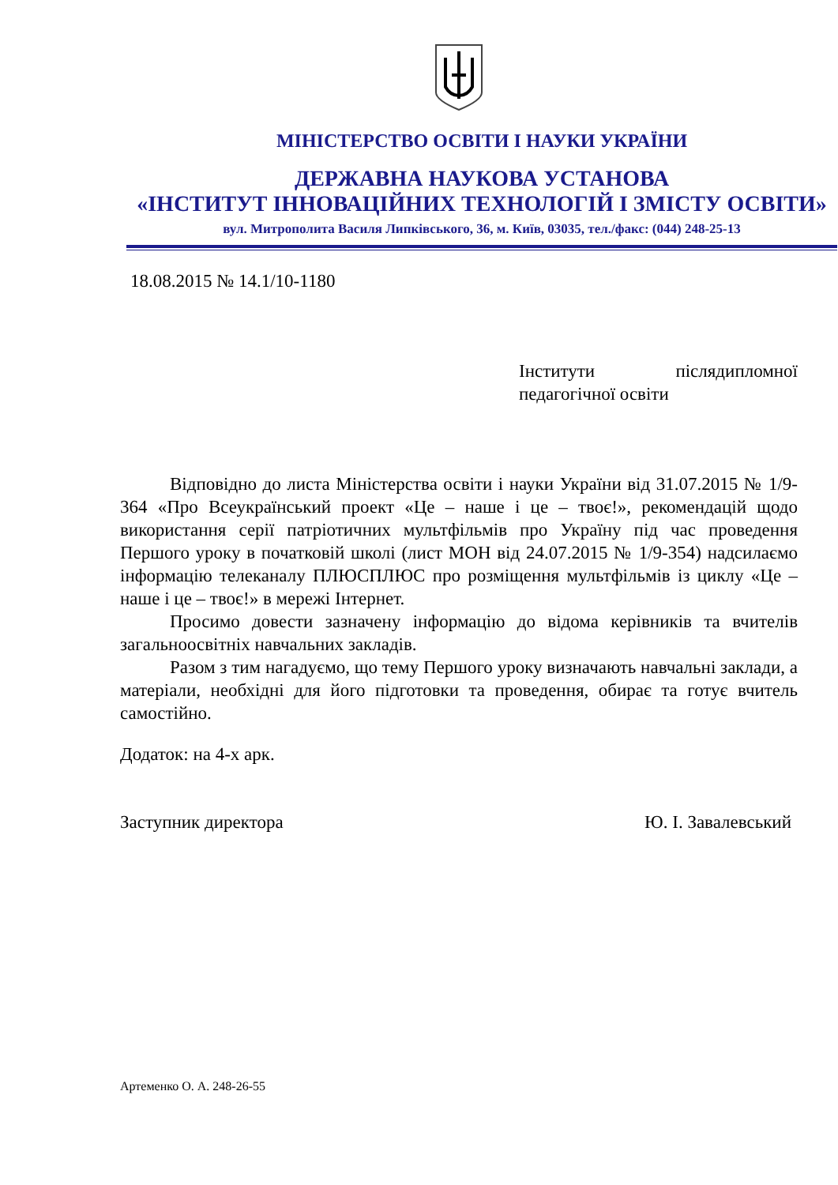МІНІСТЕРСТВО ОСВІТИ І НАУКИ УКРАЇНИ
ДЕРЖАВНА НАУКОВА УСТАНОВА
«ІНСТИТУТ ІННОВАЦІЙНИХ ТЕХНОЛОГІЙ І ЗМІСТУ ОСВІТИ»
вул. Митрополита Василя Липківського, 36, м. Київ, 03035, тел./факс: (044) 248-25-13
18.08.2015 № 14.1/10-1180
Інститути післядипломної
педагогічної освіти
Відповідно до листа Міністерства освіти і науки України від 31.07.2015 № 1/9-364 «Про Всеукраїнський проект «Це – наше і це – твоє!», рекомендацій щодо використання серії патріотичних мультфільмів про Україну під час проведення Першого уроку в початковій школі (лист МОН від 24.07.2015 № 1/9-354) надсилаємо інформацію телеканалу ПЛЮСПЛЮС про розміщення мультфільмів із циклу «Це – наше і це – твоє!» в мережі Інтернет.
Просимо довести зазначену інформацію до відома керівників та вчителів загальноосвітніх навчальних закладів.
Разом з тим нагадуємо, що тему Першого уроку визначають навчальні заклади, а матеріали, необхідні для його підготовки та проведення, обирає та готує вчитель самостійно.
Додаток: на 4-х арк.
Заступник директора Ю. І. Завалевський
Артеменко О. А. 248-26-55